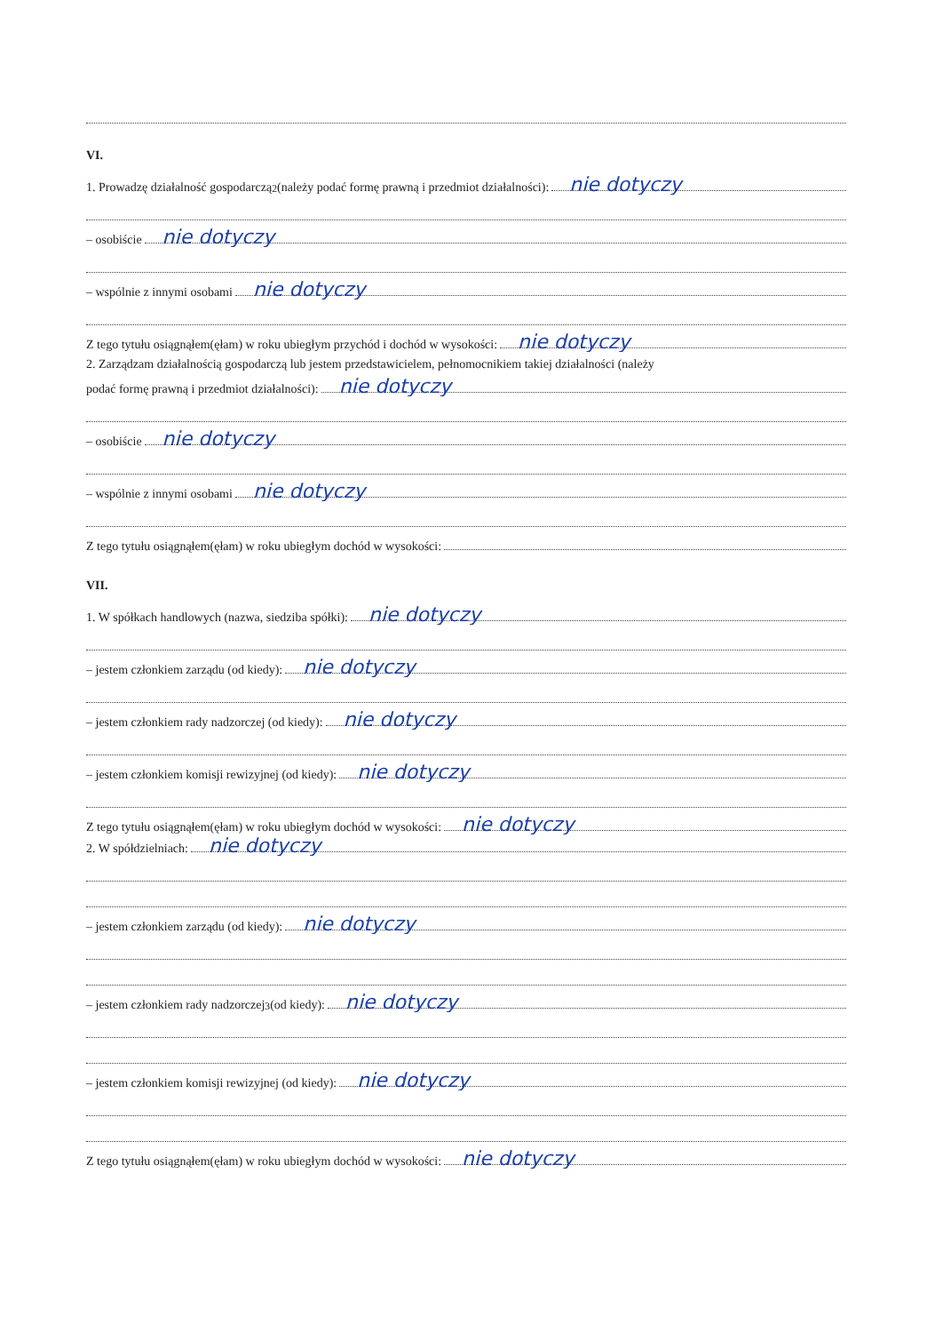VI.
1. Prowadzę działalność gospodarczą<sup>2</sup> (należy podać formę prawną i przedmiot działalności):
nie dotyczy
– osobiście
nie dotyczy
– wspólnie z innymi osobami
nie dotyczy
Z tego tytułu osiągnąłem(ęłam) w roku ubiegłym przychód i dochód w wysokości:
nie dotyczy
2. Zarządzam działalnością gospodarczą lub jestem przedstawicielem, pełnomocnikiem takiej działalności (należy
podać formę prawną i przedmiot działalności):
nie dotyczy
– osobiście
nie dotyczy
– wspólnie z innymi osobami
nie dotyczy
Z tego tytułu osiągnąłem(ęłam) w roku ubiegłym dochód w wysokości:
VII.
1. W spółkach handlowych (nazwa, siedziba spółki):
nie dotyczy
– jestem członkiem zarządu (od kiedy):
nie dotyczy
– jestem członkiem rady nadzorczej (od kiedy):
nie dotyczy
– jestem członkiem komisji rewizyjnej (od kiedy):
nie dotyczy
Z tego tytułu osiągnąłem(ęłam) w roku ubiegłym dochód w wysokości:
nie dotyczy
2. W spółdzielniach:
nie dotyczy
– jestem członkiem zarządu (od kiedy):
nie dotyczy
– jestem członkiem rady nadzorczej<sup>3</sup> (od kiedy):
nie dotyczy
– jestem członkiem komisji rewizyjnej (od kiedy):
nie dotyczy
Z tego tytułu osiągnąłem(ęłam) w roku ubiegłym dochód w wysokości:
nie dotyczy